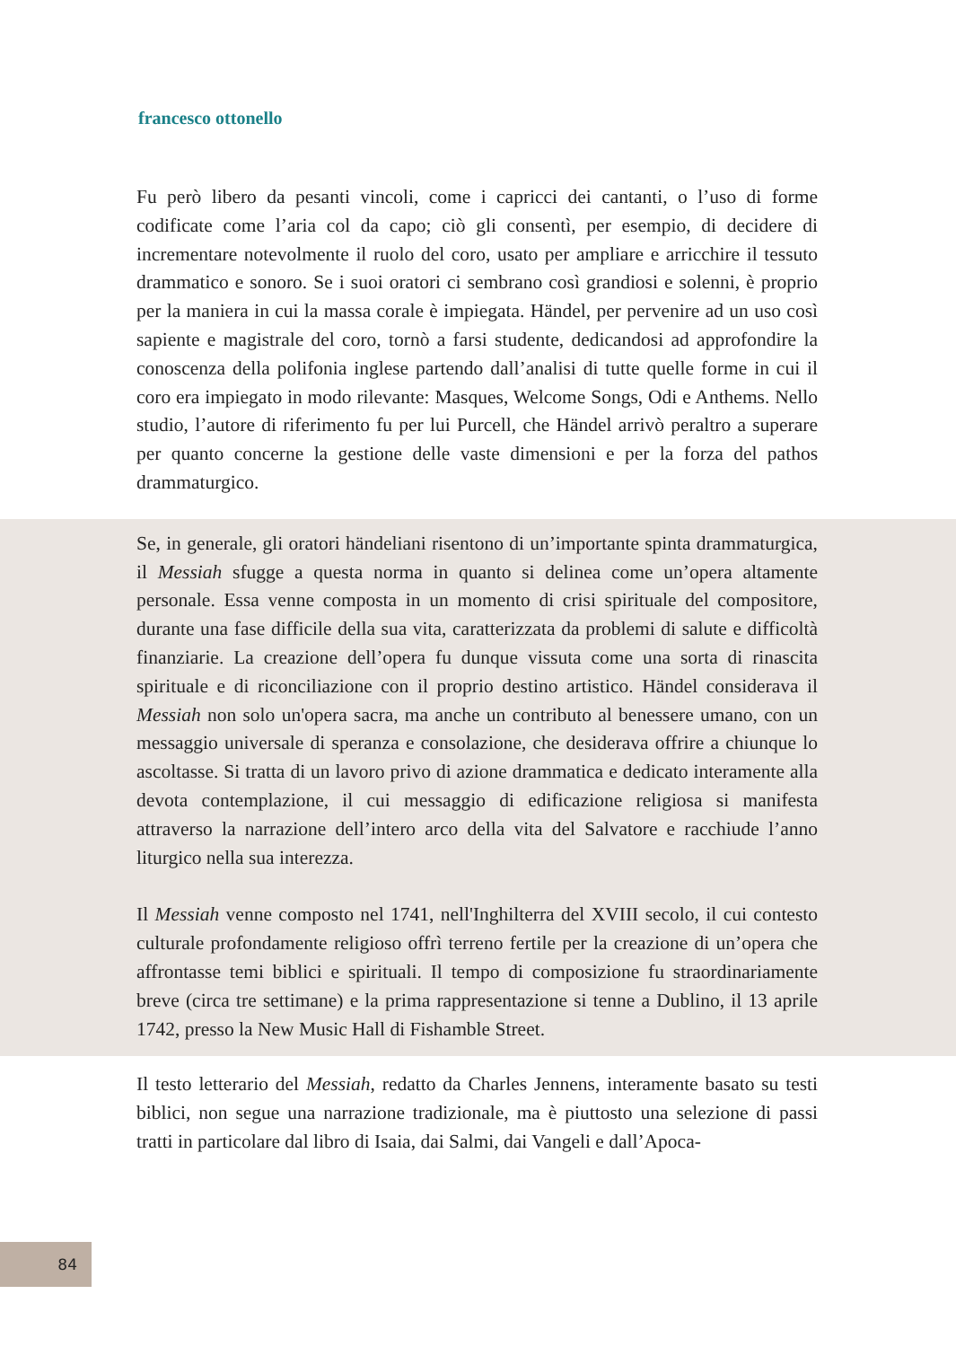francesco ottonello
Fu però libero da pesanti vincoli, come i capricci dei cantanti, o l’uso di forme codificate come l’aria col da capo; ciò gli consentì, per esempio, di decidere di incrementare notevolmente il ruolo del coro, usato per ampliare e arricchire il tessuto drammatico e sonoro. Se i suoi oratori ci sembrano così grandiosi e solenni, è proprio per la maniera in cui la massa corale è impiegata. Händel, per pervenire ad un uso così sapiente e magistrale del coro, tornò a farsi studente, dedicandosi ad approfondire la conoscenza della polifonia inglese partendo dal­l’analisi di tutte quelle forme in cui il coro era impiegato in modo rilevante: Masques, Welcome Songs, Odi e Anthems. Nello studio, l’autore di riferimento fu per lui Purcell, che Händel arrivò peraltro a superare per quanto concerne la gestione delle vaste dimensioni e per la forza del pathos drammaturgico.
Se, in generale, gli oratori händeliani risentono di un’importante spinta drammaturgica, il Messiah sfugge a questa norma in quanto si delinea come un’opera altamente personale. Essa venne composta in un momento di crisi spirituale del compositore, durante una fase difficile della sua vita, caratterizzata da problemi di salute e difficoltà finanziarie. La creazione dell’opera fu dunque vissuta come una sorta di rinascita spirituale e di riconciliazione con il proprio destino artistico. Händel considerava il Messiah non solo un'opera sacra, ma anche un contributo al benessere umano, con un messaggio universale di speranza e consolazione, che desiderava offrire a chiunque lo ascoltasse. Si tratta di un lavoro privo di azione drammatica e dedicato interamente alla devota contemplazione, il cui messaggio di edificazione religiosa si manifesta attraverso la narrazione dell’intero arco della vita del Salvatore e racchiude l’anno liturgico nella sua interezza.
Il Messiah venne composto nel 1741, nell'Inghilterra del XVIII secolo, il cui contesto culturale profondamente religioso offrì terreno fertile per la creazione di un’opera che affrontasse temi biblici e spirituali. Il tempo di composizione fu straordinariamente breve (circa tre settimane) e la prima rappresentazione si tenne a Dublino, il 13 aprile 1742, presso la New Music Hall di Fishamble Street.
Il testo letterario del Messiah, redatto da Charles Jennens, interamente basato su testi biblici, non segue una narrazione tradizionale, ma è piuttosto una selezione di passi tratti in particolare dal libro di Isaia, dai Salmi, dai Vangeli e dall’Apoca-
84